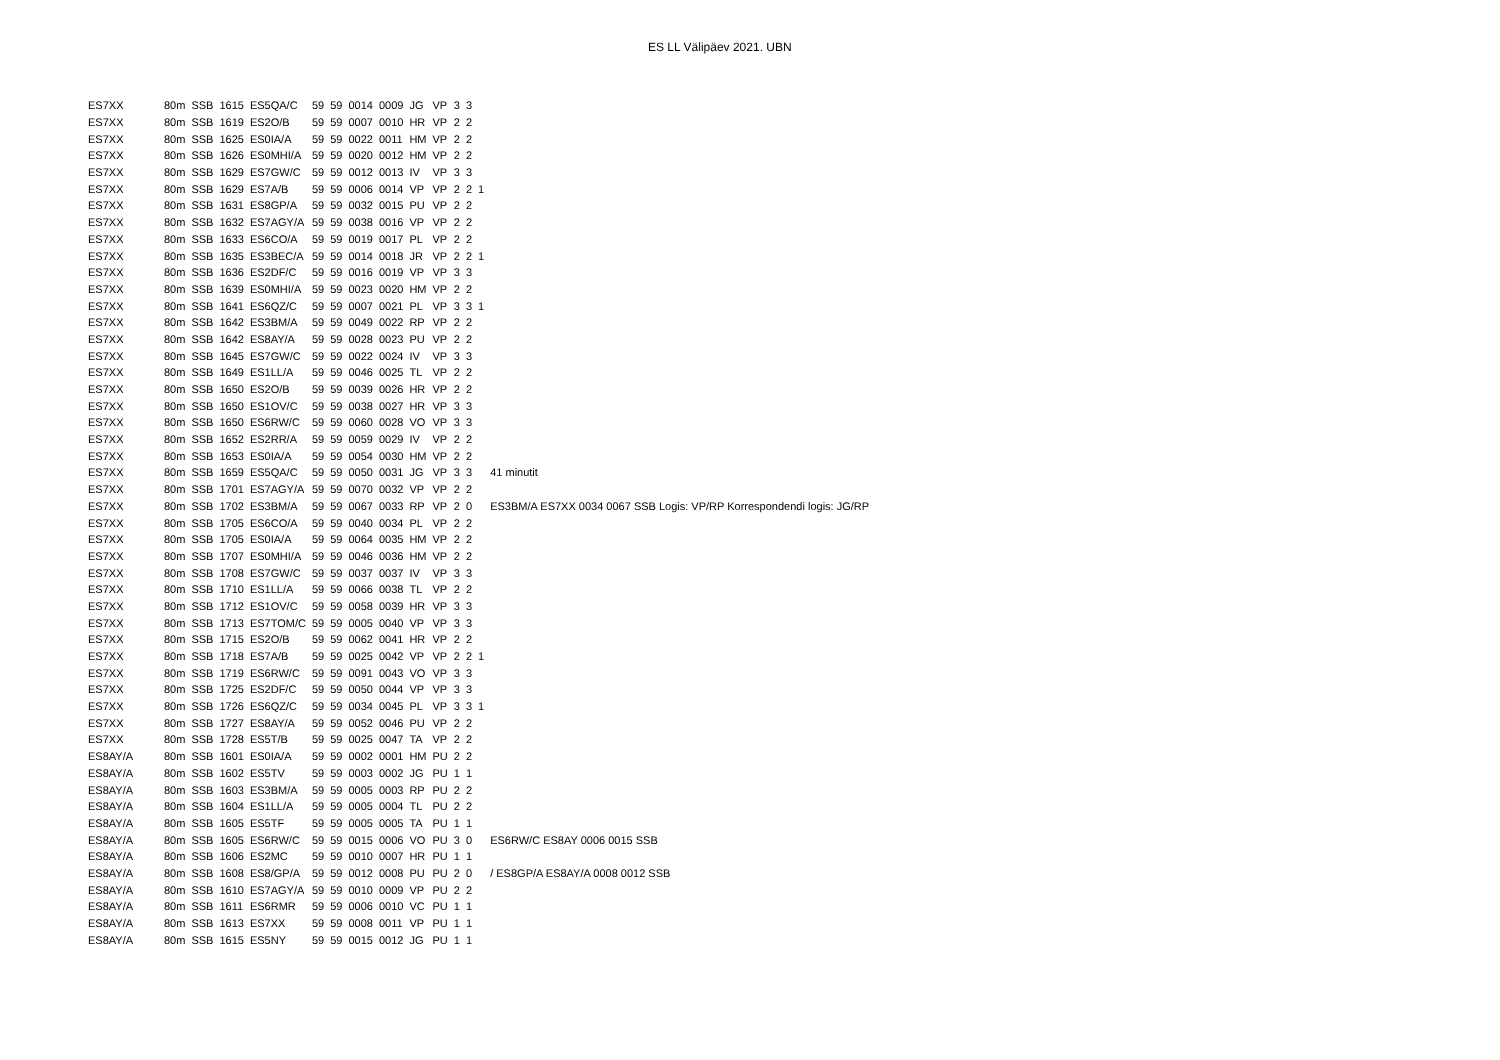ES LL Välipäev 2021. UBN
| ES7XX | 80m | SSB | 1615 | ES5QA/C | 59 | 59 | 0014 | 0009 | JG | VP | 3 | 3 | | |
| ES7XX | 80m | SSB | 1619 | ES2O/B | 59 | 59 | 0007 | 0010 | HR | VP | 2 | 2 | | |
| ES7XX | 80m | SSB | 1625 | ES0IA/A | 59 | 59 | 0022 | 0011 | HM | VP | 2 | 2 | | |
| ES7XX | 80m | SSB | 1626 | ES0MHI/A | 59 | 59 | 0020 | 0012 | HM | VP | 2 | 2 | | |
| ES7XX | 80m | SSB | 1629 | ES7GW/C | 59 | 59 | 0012 | 0013 | IV | VP | 3 | 3 | | |
| ES7XX | 80m | SSB | 1629 | ES7A/B | 59 | 59 | 0006 | 0014 | VP | VP | 2 | 2 | 1 | |
| ES7XX | 80m | SSB | 1631 | ES8GP/A | 59 | 59 | 0032 | 0015 | PU | VP | 2 | 2 | | |
| ES7XX | 80m | SSB | 1632 | ES7AGY/A | 59 | 59 | 0038 | 0016 | VP | VP | 2 | 2 | | |
| ES7XX | 80m | SSB | 1633 | ES6CO/A | 59 | 59 | 0019 | 0017 | PL | VP | 2 | 2 | | |
| ES7XX | 80m | SSB | 1635 | ES3BEC/A | 59 | 59 | 0014 | 0018 | JR | VP | 2 | 2 | 1 | |
| ES7XX | 80m | SSB | 1636 | ES2DF/C | 59 | 59 | 0016 | 0019 | VP | VP | 3 | 3 | | |
| ES7XX | 80m | SSB | 1639 | ES0MHI/A | 59 | 59 | 0023 | 0020 | HM | VP | 2 | 2 | | |
| ES7XX | 80m | SSB | 1641 | ES6QZ/C | 59 | 59 | 0007 | 0021 | PL | VP | 3 | 3 | 1 | |
| ES7XX | 80m | SSB | 1642 | ES3BM/A | 59 | 59 | 0049 | 0022 | RP | VP | 2 | 2 | | |
| ES7XX | 80m | SSB | 1642 | ES8AY/A | 59 | 59 | 0028 | 0023 | PU | VP | 2 | 2 | | |
| ES7XX | 80m | SSB | 1645 | ES7GW/C | 59 | 59 | 0022 | 0024 | IV | VP | 3 | 3 | | |
| ES7XX | 80m | SSB | 1649 | ES1LL/A | 59 | 59 | 0046 | 0025 | TL | VP | 2 | 2 | | |
| ES7XX | 80m | SSB | 1650 | ES2O/B | 59 | 59 | 0039 | 0026 | HR | VP | 2 | 2 | | |
| ES7XX | 80m | SSB | 1650 | ES1OV/C | 59 | 59 | 0038 | 0027 | HR | VP | 3 | 3 | | |
| ES7XX | 80m | SSB | 1650 | ES6RW/C | 59 | 59 | 0060 | 0028 | VO | VP | 3 | 3 | | |
| ES7XX | 80m | SSB | 1652 | ES2RR/A | 59 | 59 | 0059 | 0029 | IV | VP | 2 | 2 | | |
| ES7XX | 80m | SSB | 1653 | ES0IA/A | 59 | 59 | 0054 | 0030 | HM | VP | 2 | 2 | | |
| ES7XX | 80m | SSB | 1659 | ES5QA/C | 59 | 59 | 0050 | 0031 | JG | VP | 3 | 3 | | 41 minutit |
| ES7XX | 80m | SSB | 1701 | ES7AGY/A | 59 | 59 | 0070 | 0032 | VP | VP | 2 | 2 | | |
| ES7XX | 80m | SSB | 1702 | ES3BM/A | 59 | 59 | 0067 | 0033 | RP | VP | 2 | 0 | | ES3BM/A ES7XX 0034 0067 SSB Logis: VP/RP Korrespondendi logis: JG/RP |
| ES7XX | 80m | SSB | 1705 | ES6CO/A | 59 | 59 | 0040 | 0034 | PL | VP | 2 | 2 | | |
| ES7XX | 80m | SSB | 1705 | ES0IA/A | 59 | 59 | 0064 | 0035 | HM | VP | 2 | 2 | | |
| ES7XX | 80m | SSB | 1707 | ES0MHI/A | 59 | 59 | 0046 | 0036 | HM | VP | 2 | 2 | | |
| ES7XX | 80m | SSB | 1708 | ES7GW/C | 59 | 59 | 0037 | 0037 | IV | VP | 3 | 3 | | |
| ES7XX | 80m | SSB | 1710 | ES1LL/A | 59 | 59 | 0066 | 0038 | TL | VP | 2 | 2 | | |
| ES7XX | 80m | SSB | 1712 | ES1OV/C | 59 | 59 | 0058 | 0039 | HR | VP | 3 | 3 | | |
| ES7XX | 80m | SSB | 1713 | ES7TOM/C | 59 | 59 | 0005 | 0040 | VP | VP | 3 | 3 | | |
| ES7XX | 80m | SSB | 1715 | ES2O/B | 59 | 59 | 0062 | 0041 | HR | VP | 2 | 2 | | |
| ES7XX | 80m | SSB | 1718 | ES7A/B | 59 | 59 | 0025 | 0042 | VP | VP | 2 | 2 | 1 | |
| ES7XX | 80m | SSB | 1719 | ES6RW/C | 59 | 59 | 0091 | 0043 | VO | VP | 3 | 3 | | |
| ES7XX | 80m | SSB | 1725 | ES2DF/C | 59 | 59 | 0050 | 0044 | VP | VP | 3 | 3 | | |
| ES7XX | 80m | SSB | 1726 | ES6QZ/C | 59 | 59 | 0034 | 0045 | PL | VP | 3 | 3 | 1 | |
| ES7XX | 80m | SSB | 1727 | ES8AY/A | 59 | 59 | 0052 | 0046 | PU | VP | 2 | 2 | | |
| ES7XX | 80m | SSB | 1728 | ES5T/B | 59 | 59 | 0025 | 0047 | TA | VP | 2 | 2 | | |
| ES8AY/A | 80m | SSB | 1601 | ES0IA/A | 59 | 59 | 0002 | 0001 | HM | PU | 2 | 2 | | |
| ES8AY/A | 80m | SSB | 1602 | ES5TV | 59 | 59 | 0003 | 0002 | JG | PU | 1 | 1 | | |
| ES8AY/A | 80m | SSB | 1603 | ES3BM/A | 59 | 59 | 0005 | 0003 | RP | PU | 2 | 2 | | |
| ES8AY/A | 80m | SSB | 1604 | ES1LL/A | 59 | 59 | 0005 | 0004 | TL | PU | 2 | 2 | | |
| ES8AY/A | 80m | SSB | 1605 | ES5TF | 59 | 59 | 0005 | 0005 | TA | PU | 1 | 1 | | |
| ES8AY/A | 80m | SSB | 1605 | ES6RW/C | 59 | 59 | 0015 | 0006 | VO | PU | 3 | 0 | | ES6RW/C ES8AY 0006 0015 SSB |
| ES8AY/A | 80m | SSB | 1606 | ES2MC | 59 | 59 | 0010 | 0007 | HR | PU | 1 | 1 | | |
| ES8AY/A | 80m | SSB | 1608 | ES8/GP/A | 59 | 59 | 0012 | 0008 | PU | PU | 2 | 0 | | / ES8GP/A ES8AY/A 0008 0012 SSB |
| ES8AY/A | 80m | SSB | 1610 | ES7AGY/A | 59 | 59 | 0010 | 0009 | VP | PU | 2 | 2 | | |
| ES8AY/A | 80m | SSB | 1611 | ES6RMR | 59 | 59 | 0006 | 0010 | VC | PU | 1 | 1 | | |
| ES8AY/A | 80m | SSB | 1613 | ES7XX | 59 | 59 | 0008 | 0011 | VP | PU | 1 | 1 | | |
| ES8AY/A | 80m | SSB | 1615 | ES5NY | 59 | 59 | 0015 | 0012 | JG | PU | 1 | 1 | | |